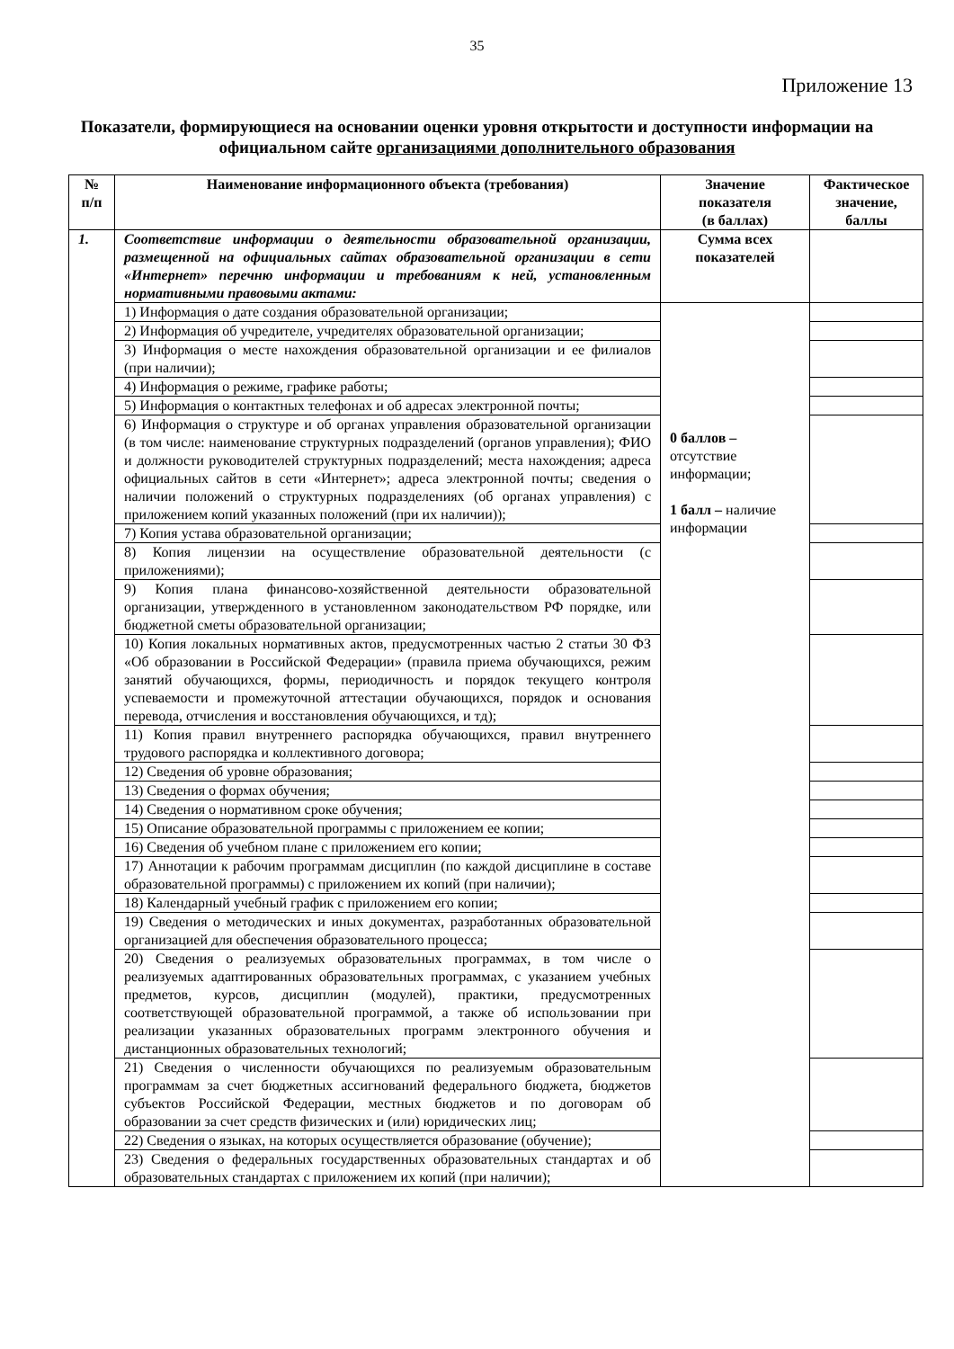35
Приложение 13
Показатели, формирующиеся на основании оценки уровня открытости и доступности информации на официальном сайте организациями дополнительного образования
| № п/п | Наименование информационного объекта (требования) | Значение показателя (в баллах) | Фактическое значение, баллы |
| --- | --- | --- | --- |
| 1. | Соответствие информации о деятельности образовательной организации, размещенной на официальных сайтах образовательной организации в сети «Интернет» перечню информации и требованиям к ней, установленным нормативными правовыми актами: | Сумма всех показателей | |
| | 1) Информация о дате создания образовательной организации; | 0 баллов – отсутствие информации; 1 балл – наличие информации | |
| | 2) Информация об учредителе, учредителях образовательной организации; | | |
| | 3) Информация о месте нахождения образовательной организации и ее филиалов (при наличии); | | |
| | 4) Информация о режиме, графике работы; | | |
| | 5) Информация о контактных телефонах и об адресах электронной почты; | | |
| | 6) Информация о структуре и об органах управления образовательной организации (в том числе: наименование структурных подразделений (органов управления); ФИО и должности руководителей структурных подразделений; места нахождения; адреса официальных сайтов в сети «Интернет»; адреса электронной почты; сведения о наличии положений о структурных подразделениях (об органах управления) с приложением копий указанных положений (при их наличии)); | | |
| | 7) Копия устава образовательной организации; | | |
| | 8) Копия лицензии на осуществление образовательной деятельности (с приложениями); | | |
| | 9) Копия плана финансово-хозяйственной деятельности образовательной организации, утвержденного в установленном законодательством РФ порядке, или бюджетной сметы образовательной организации; | | |
| | 10) Копия локальных нормативных актов, предусмотренных частью 2 статьи 30 ФЗ «Об образовании в Российской Федерации» (правила приема обучающихся, режим занятий обучающихся, формы, периодичность и порядок текущего контроля успеваемости и промежуточной аттестации обучающихся, порядок и основания перевода, отчисления и восстановления обучающихся, и тд); | | |
| | 11) Копия правил внутреннего распорядка обучающихся, правил внутреннего трудового распорядка и коллективного договора; | | |
| | 12) Сведения об уровне образования; | | |
| | 13) Сведения о формах обучения; | | |
| | 14) Сведения о нормативном сроке обучения; | | |
| | 15) Описание образовательной программы с приложением ее копии; | | |
| | 16) Сведения об учебном плане с приложением его копии; | | |
| | 17) Аннотации к рабочим программам дисциплин (по каждой дисциплине в составе образовательной программы) с приложением их копий (при наличии); | | |
| | 18) Календарный учебный график с приложением его копии; | | |
| | 19) Сведения о методических и иных документах, разработанных образовательной организацией для обеспечения образовательного процесса; | | |
| | 20) Сведения о реализуемых образовательных программах, в том числе о реализуемых адаптированных образовательных программах, с указанием учебных предметов, курсов, дисциплин (модулей), практики, предусмотренных соответствующей образовательной программой, а также об использовании при реализации указанных образовательных программ электронного обучения и дистанционных образовательных технологий; | | |
| | 21) Сведения о численности обучающихся по реализуемым образовательным программам за счет бюджетных ассигнований федерального бюджета, бюджетов субъектов Российской Федерации, местных бюджетов и по договорам об образовании за счет средств физических и (или) юридических лиц; | | |
| | 22) Сведения о языках, на которых осуществляется образование (обучение); | | |
| | 23) Сведения о федеральных государственных образовательных стандартах и об образовательных стандартах с приложением их копий (при наличии); | | |